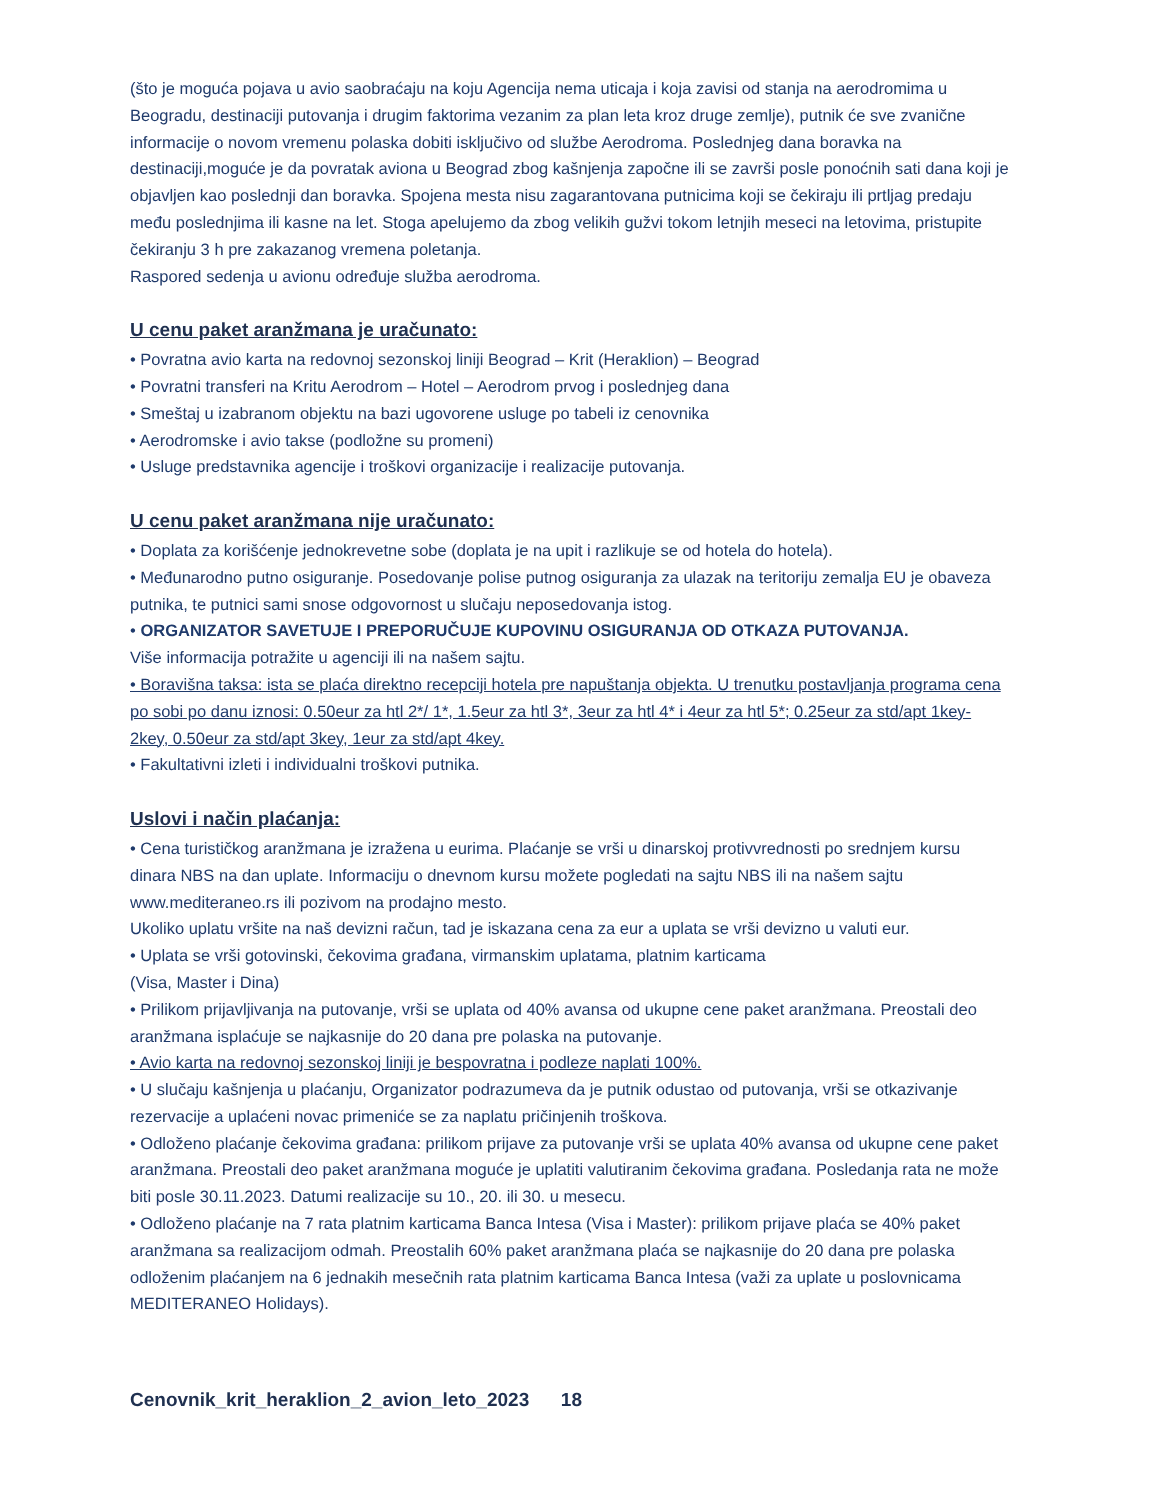(što je moguća pojava u avio saobraćaju na koju Agencija nema uticaja i koja zavisi od stanja na aerodromima u Beogradu, destinaciji putovanja i drugim faktorima vezanim za plan leta kroz druge zemlje), putnik će sve zvanične informacije o novom vremenu polaska dobiti isključivo od službe Aerodroma. Poslednjeg dana boravka na destinaciji,moguće je da povratak aviona u Beograd zbog kašnjenja započne ili se završi posle ponoćnih sati dana koji je objavljen kao poslednji dan boravka. Spojena mesta nisu zagarantovana putnicima koji se čekiraju ili prtljag predaju među poslednjima ili kasne na let. Stoga apelujemo da zbog velikih gužvi tokom letnjih meseci na letovima, pristupite čekiranju 3 h pre zakazanog vremena poletanja.
Raspored sedenja u avionu određuje služba aerodroma.
U cenu paket aranžmana je uračunato:
• Povratna avio karta na redovnoj sezonskoj liniji Beograd – Krit (Heraklion) – Beograd
• Povratni transferi na Kritu Aerodrom – Hotel – Aerodrom prvog i poslednjeg dana
• Smeštaj u izabranom objektu na bazi ugovorene usluge po tabeli iz cenovnika
• Aerodromske i avio takse (podložne su promeni)
• Usluge predstavnika agencije i troškovi organizacije i realizacije putovanja.
U cenu paket aranžmana nije uračunato:
• Doplata za korišćenje jednokrevetne sobe (doplata je na upit i razlikuje se od hotela do hotela).
• Međunarodno putno osiguranje. Posedovanje polise putnog osiguranja za ulazak na teritoriju zemalja EU je obaveza putnika, te putnici sami snose odgovornost u slučaju neposedovanja istog.
• ORGANIZATOR SAVETUJE I PREPORUČUJE KUPOVINU OSIGURANJA OD OTKAZA PUTOVANJA.
Više informacija potražite u agenciji ili na našem sajtu.
• Boravišna taksa: ista se plaća direktno recepciji hotela pre napuštanja objekta. U trenutku postavljanja programa cena po sobi po danu iznosi: 0.50eur za htl 2*/ 1*, 1.5eur za htl 3*, 3eur za htl 4* i 4eur za htl 5*; 0.25eur za std/apt 1key-2key, 0.50eur za std/apt 3key, 1eur za std/apt 4key.
• Fakultativni izleti i individualni troškovi putnika.
Uslovi i način plaćanja:
• Cena turističkog aranžmana je izražena u eurima. Plaćanje se vrši u dinarskoj protivvrednosti po srednjem kursu dinara NBS na dan uplate. Informaciju o dnevnom kursu možete pogledati na sajtu NBS ili na našem sajtu www.mediteraneo.rs ili pozivom na prodajno mesto.
Ukoliko uplatu vršite na naš devizni račun, tad je iskazana cena za eur a uplata se vrši devizno u valuti eur.
• Uplata se vrši gotovinski, čekovima građana, virmanskim uplatama, platnim karticama
(Visa, Master i Dina)
• Prilikom prijavljivanja na putovanje, vrši se uplata od 40% avansa od ukupne cene paket aranžmana. Preostali deo aranžmana isplaćuje se najkasnije do 20 dana pre polaska na putovanje.
• Avio karta na redovnoj sezonskoj liniji je bespovratna i podleze naplati 100%.
• U slučaju kašnjenja u plaćanju, Organizator podrazumeva da je putnik odustao od putovanja, vrši se otkazivanje rezervacije a uplaćeni novac primeniće se za naplatu pričinjenih troškova.
• Odloženo plaćanje čekovima građana: prilikom prijave za putovanje vrši se uplata 40% avansa od ukupne cene paket aranžmana. Preostali deo paket aranžmana moguće je uplatiti valutiranim čekovima građana. Posledanja rata ne može biti posle 30.11.2023. Datumi realizacije su 10., 20. ili 30. u mesecu.
• Odloženo plaćanje na 7 rata platnim karticama Banca Intesa (Visa i Master): prilikom prijave plaća se 40% paket aranžmana sa realizacijom odmah. Preostalih 60% paket aranžmana plaća se najkasnije do 20 dana pre polaska odloženim plaćanjem na 6 jednakih mesečnih rata platnim karticama Banca Intesa (važi za uplate u poslovnicama MEDITERANEO Holidays).
Cenovnik_krit_heraklion_2_avion_leto_2023 18